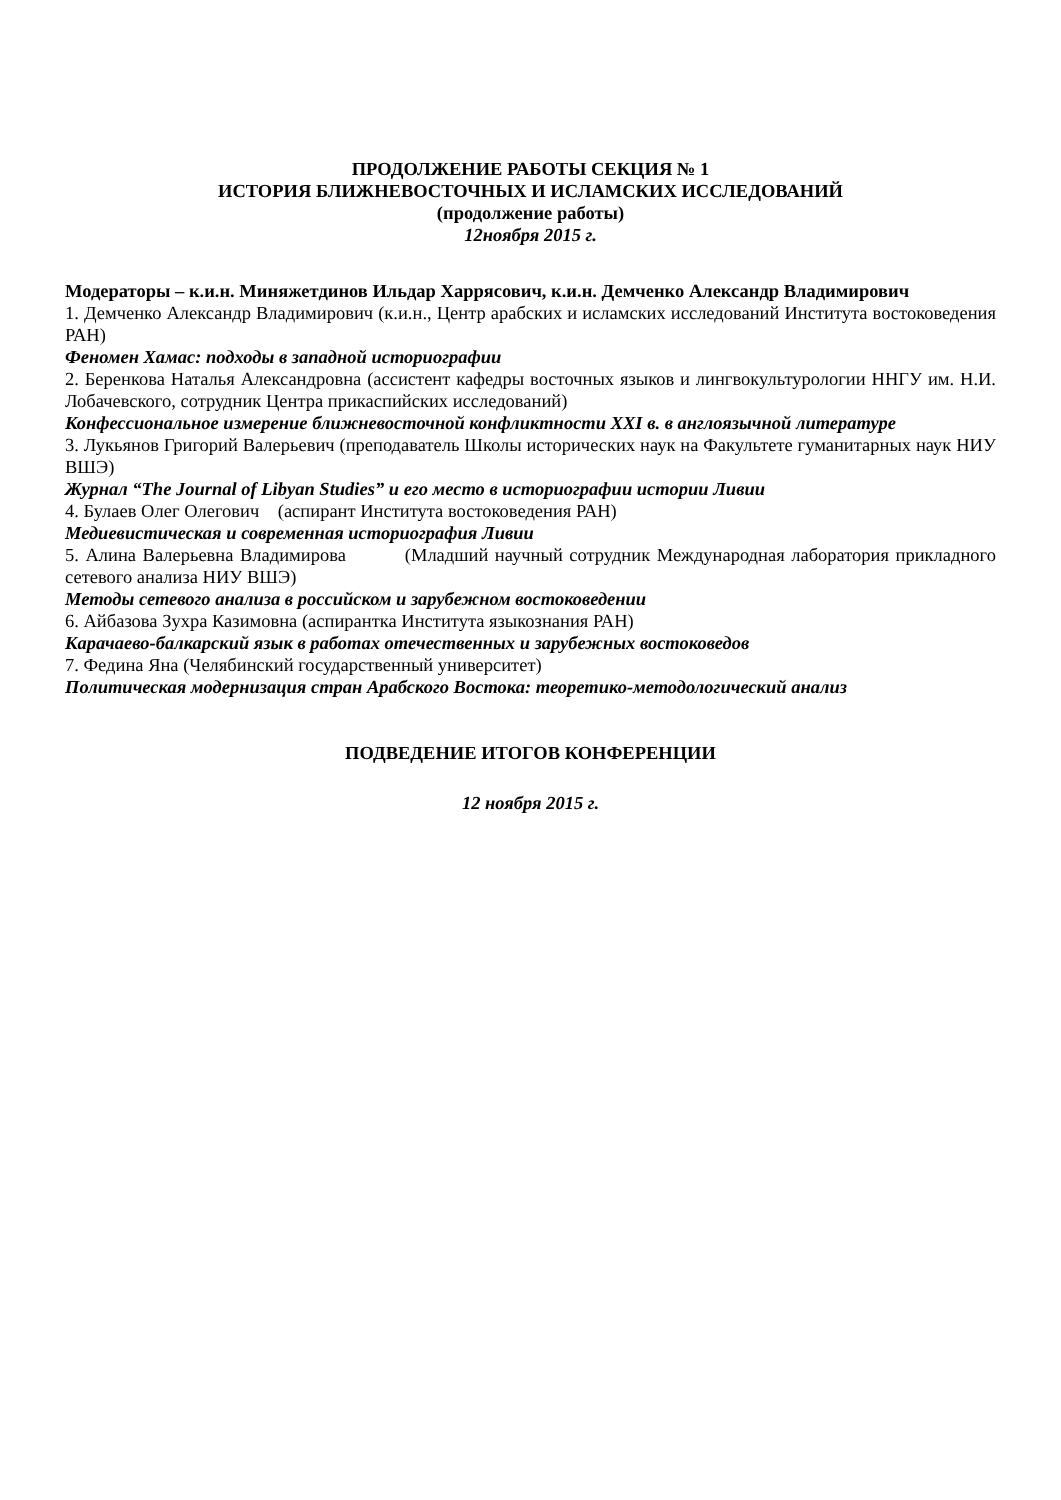ПРОДОЛЖЕНИЕ РАБОТЫ СЕКЦИЯ № 1
ИСТОРИЯ БЛИЖНЕВОСТОЧНЫХ И ИСЛАМСКИХ ИССЛЕДОВАНИЙ
(продолжение работы)
12ноября 2015 г.
Модераторы – к.и.н. Миняжетдинов Ильдар Харрясович, к.и.н. Демченко Александр Владимирович
1. Демченко Александр Владимирович (к.и.н., Центр арабских и исламских исследований Института востоковедения РАН)
Феномен Хамас: подходы в западной историографии
2. Беренкова Наталья Александровна (ассистент кафедры восточных языков и лингвокультурологии ННГУ им. Н.И. Лобачевского, сотрудник Центра прикаспийских исследований)
Конфессиональное измерение ближневосточной конфликтности XXI в. в англоязычной литературе
3. Лукьянов Григорий Валерьевич (преподаватель Школы исторических наук на Факультете гуманитарных наук НИУ ВШЭ)
Журнал “The Journal of Libyan Studies” и его место в историографии истории Ливии
4. Булаев Олег Олегович (аспирант Института востоковедения РАН)
Медиевистическая и современная историография Ливии
5. Алина Валерьевна Владимирова (Младший научный сотрудник Международная лаборатория прикладного сетевого анализа НИУ ВШЭ)
Методы сетевого анализа в российском и зарубежном востоковедении
6. Айбазова Зухра Казимовна (аспирантка Института языкознания РАН)
Карачаево-балкарский язык в работах отечественных и зарубежных востоковедов
7. Федина Яна (Челябинский государственный университет)
Политическая модернизация стран Арабского Востока: теоретико-методологический анализ
ПОДВЕДЕНИЕ ИТОГОВ КОНФЕРЕНЦИИ
12 ноября 2015 г.